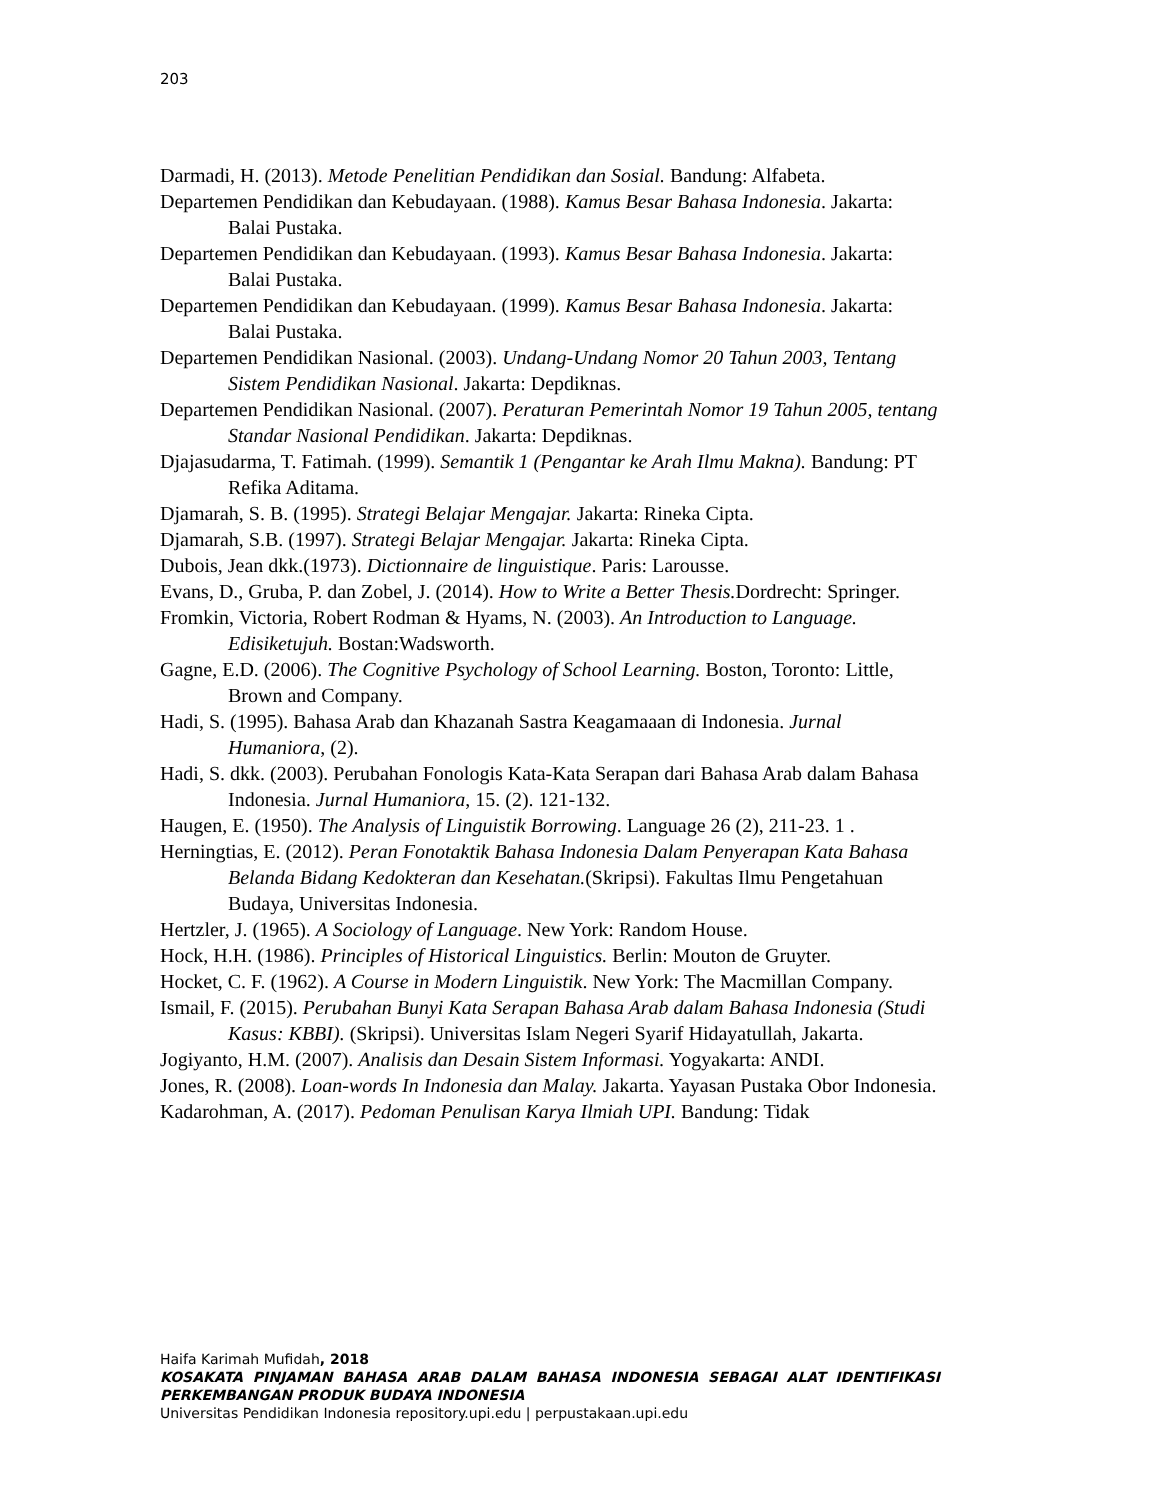203
Darmadi, H. (2013). Metode Penelitian Pendidikan dan Sosial. Bandung: Alfabeta.
Departemen Pendidikan dan Kebudayaan. (1988). Kamus Besar Bahasa Indonesia. Jakarta: Balai Pustaka.
Departemen Pendidikan dan Kebudayaan. (1993). Kamus Besar Bahasa Indonesia. Jakarta: Balai Pustaka.
Departemen Pendidikan dan Kebudayaan. (1999). Kamus Besar Bahasa Indonesia. Jakarta: Balai Pustaka.
Departemen Pendidikan Nasional. (2003). Undang-Undang Nomor 20 Tahun 2003, Tentang Sistem Pendidikan Nasional. Jakarta: Depdiknas.
Departemen Pendidikan Nasional. (2007). Peraturan Pemerintah Nomor 19 Tahun 2005, tentang Standar Nasional Pendidikan. Jakarta: Depdiknas.
Djajasudarma, T. Fatimah. (1999). Semantik 1 (Pengantar ke Arah Ilmu Makna). Bandung: PT Refika Aditama.
Djamarah, S. B. (1995). Strategi Belajar Mengajar. Jakarta: Rineka Cipta.
Djamarah, S.B. (1997). Strategi Belajar Mengajar. Jakarta: Rineka Cipta.
Dubois, Jean dkk.(1973). Dictionnaire de linguistique. Paris: Larousse.
Evans, D., Gruba, P. dan Zobel, J. (2014). How to Write a Better Thesis. Dordrecht: Springer.
Fromkin, Victoria, Robert Rodman & Hyams, N. (2003). An Introduction to Language. Edisiketujuh. Bostan:Wadsworth.
Gagne, E.D. (2006). The Cognitive Psychology of School Learning. Boston, Toronto: Little, Brown and Company.
Hadi, S. (1995). Bahasa Arab dan Khazanah Sastra Keagamaaan di Indonesia. Jurnal Humaniora, (2).
Hadi, S. dkk. (2003). Perubahan Fonologis Kata-Kata Serapan dari Bahasa Arab dalam Bahasa Indonesia. Jurnal Humaniora, 15. (2). 121-132.
Haugen, E. (1950). The Analysis of Linguistik Borrowing. Language 26 (2), 211-23. 1 .
Herningtias, E. (2012). Peran Fonotaktik Bahasa Indonesia Dalam Penyerapan Kata Bahasa Belanda Bidang Kedokteran dan Kesehatan.(Skripsi). Fakultas Ilmu Pengetahuan Budaya, Universitas Indonesia.
Hertzler, J. (1965). A Sociology of Language. New York: Random House.
Hock, H.H. (1986). Principles of Historical Linguistics. Berlin: Mouton de Gruyter.
Hocket, C. F. (1962). A Course in Modern Linguistik. New York: The Macmillan Company.
Ismail, F. (2015). Perubahan Bunyi Kata Serapan Bahasa Arab dalam Bahasa Indonesia (Studi Kasus: KBBI). (Skripsi). Universitas Islam Negeri Syarif Hidayatullah, Jakarta.
Jogiyanto, H.M. (2007). Analisis dan Desain Sistem Informasi. Yogyakarta: ANDI.
Jones, R. (2008). Loan-words In Indonesia dan Malay. Jakarta. Yayasan Pustaka Obor Indonesia.
Kadarohman, A. (2017). Pedoman Penulisan Karya Ilmiah UPI. Bandung: Tidak
Haifa Karimah Mufidah, 2018
KOSAKATA PINJAMAN BAHASA ARAB DALAM BAHASA INDONESIA SEBAGAI ALAT IDENTIFIKASI PERKEMBANGAN PRODUK BUDAYA INDONESIA
Universitas Pendidikan Indonesia repository.upi.edu | perpustakaan.upi.edu